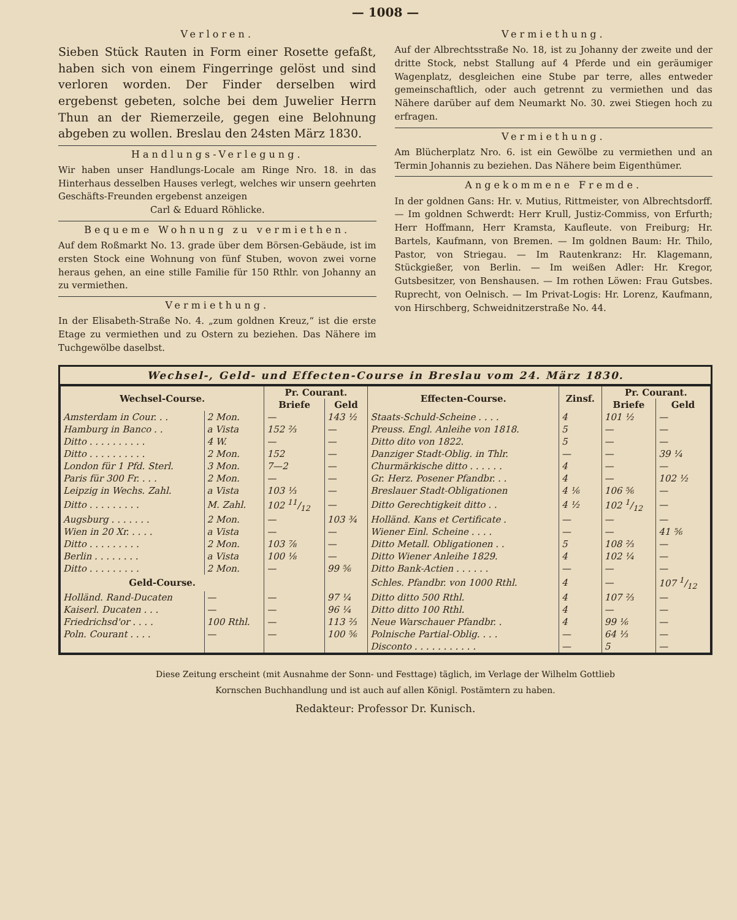— 1008 —
Verloren.
Sieben Stück Rauten in Form einer Rosette gefaßt, haben sich von einem Fingerringe gelöst und sind verloren worden. Der Finder derselben wird ergebenst gebeten, solche bei dem Juwelier Herrn Thun an der Riemerzeile, gegen eine Belohnung abgeben zu wollen. Breslau den 24sten März 1830.
Handlungs-Verlegung.
Wir haben unser Handlungs-Locale am Ringe Nro. 18. in das Hinterhaus desselben Hauses verlegt, welches wir unsern geehrten Geschäfts-Freunden ergebenst anzeigen
Carl & Eduard Röhlicke.
Bequeme Wohnung zu vermiethen.
Auf dem Roßmarkt No. 13. grade über dem Börsen-Gebäude, ist im ersten Stock eine Wohnung von fünf Stuben, wovon zwei vorne heraus gehen, an eine stille Familie für 150 Rthlr. von Johanny an zu vermiethen.
Vermiethung.
In der Elisabeth-Straße No. 4. „zum goldnen Kreuz,“ ist die erste Etage zu vermiethen und zu Ostern zu beziehen. Das Nähere im Tuchgewölbe daselbst.
Vermiethung.
Auf der Albrechtsstraße No. 18, ist zu Johanny der zweite und der dritte Stock, nebst Stallung auf 4 Pferde und ein geräumiger Wagenplatz, desgleichen eine Stube par terre, alles entweder gemeinschaftlich, oder auch getrennt zu vermiethen und das Nähere darüber auf dem Neumarkt No. 30. zwei Stiegen hoch zu erfragen.
Vermiethung.
Am Blücherplatz Nro. 6. ist ein Gewölbe zu vermiethen und an Termin Johannis zu beziehen. Das Nähere beim Eigenthümer.
Angekommene Fremde.
In der goldnen Gans: Hr. v. Mutius, Rittmeister, von Albrechtsdorff. — Im goldnen Schwerdt: Herr Krull, Justiz-Commiss, von Erfurth; Herr Hoffmann, Herr Kramsta, Kaufleute. von Freiburg; Hr. Bartels, Kaufmann, von Bremen. — Im goldnen Baum: Hr. Thilo, Pastor, von Striegau. — Im Rautenkranz: Hr. Klagemann, Stückgießer, von Berlin. — Im weißen Adler: Hr. Kregor, Gutsbesitzer, von Benshausen. — Im rothen Löwen: Frau Gutsbes. Ruprecht, von Oelnisch. — Im Privat-Logis: Hr. Lorenz, Kaufmann, von Hirschberg, Schweidnitzerstraße No. 44.
Wechsel-, Geld- und Effecten-Course in Breslau vom 24. März 1830.
| Wechsel-Course. | | Pr. Courant. | | Effecten-Course. | Zinsf. | Pr. Courant. | |
| --- | --- | --- | --- | --- | --- | --- | --- |
| | | Briefe | Geld | | | Briefe | Geld |
| Amsterdam in Cour. . . | 2 Mon. | — | 143 ½ | Staats-Schuld-Scheine . . . . | 4 | 101 ½ | — |
| Hamburg in Banco . . | a Vista | 152 ⅔ | — | Preuss. Engl. Anleihe von 1818. | 5 | — | — |
| Ditto . . . . . . . . . . | 4 W. | — | — | Ditto dito von 1822. | 5 | — | — |
| Ditto . . . . . . . . . . | 2 Mon. | 152 | — | Danziger Stadt-Oblig. in Thlr. | — | — | 39 ¼ |
| London für 1 Pfd. Sterl. | 3 Mon. | 7—2 | — | Churmärkische ditto . . . . . . | 4 | — | — |
| Paris für 300 Fr. . . . | 2 Mon. | — | — | Gr. Herz. Posener Pfandbr. . . | 4 | — | 102 ½ |
| Leipzig in Wechs. Zahl. | a Vista | 103 ⅓ | — | Breslauer Stadt-Obligationen | 4 ⅙ | 106 ⅚ | — |
| Ditto . . . . . . . . . | M. Zahl. | 102 11/12 | — | Ditto Gerechtigkeit ditto . . | 4 ½ | 102 1/12 | — |
| Augsburg . . . . . . . | 2 Mon. | — | 103 ¾ | Holländ. Kans et Certificate . | — | — | — |
| Wien in 20 Xr. . . . . | a Vista | — | — | Wiener Einl. Scheine . . . . | — | — | 41 ⅚ |
| Ditto . . . . . . . . . | 2 Mon. | 103 ⅞ | — | Ditto Metall. Obligationen . . | 5 | 108 ⅔ | — |
| Berlin . . . . . . . . | a Vista | 100 ⅛ | — | Ditto Wiener Anleihe 1829. | 4 | 102 ¼ | — |
| Ditto . . . . . . . . . | 2 Mon. | — | 99 ⅚ | Ditto Bank-Actien . . . . . . | — | — | — |
| Geld-Course. | | | | Schles. Pfandbr. von 1000 Rthl. | 4 | — | 107 1/12 |
| Holländ. Rand-Ducaten | — | — | 97 ¼ | Ditto ditto 500 Rthl. | 4 | 107 ⅔ | — |
| Kaiserl. Ducaten . . . | — | — | 96 ¼ | Ditto ditto 100 Rthl. | 4 | — | — |
| Friedrichsd'or . . . . | 100 Rthl. | — | 113 ⅔ | Neue Warschauer Pfandbr. . | 4 | 99 ⅙ | — |
| Poln. Courant . . . . | — | — | 100 ⅚ | Polnische Partial-Oblig. . . . | — | 64 ⅓ | — |
| | | | | Disconto . . . . . . . . . . . | — | 5 | — |
Diese Zeitung erscheint (mit Ausnahme der Sonn- und Festtage) täglich, im Verlage der Wilhelm Gottlieb
Kornschen Buchhandlung und ist auch auf allen Königl. Postämtern zu haben.
Redakteur: Professor Dr. Kunisch.